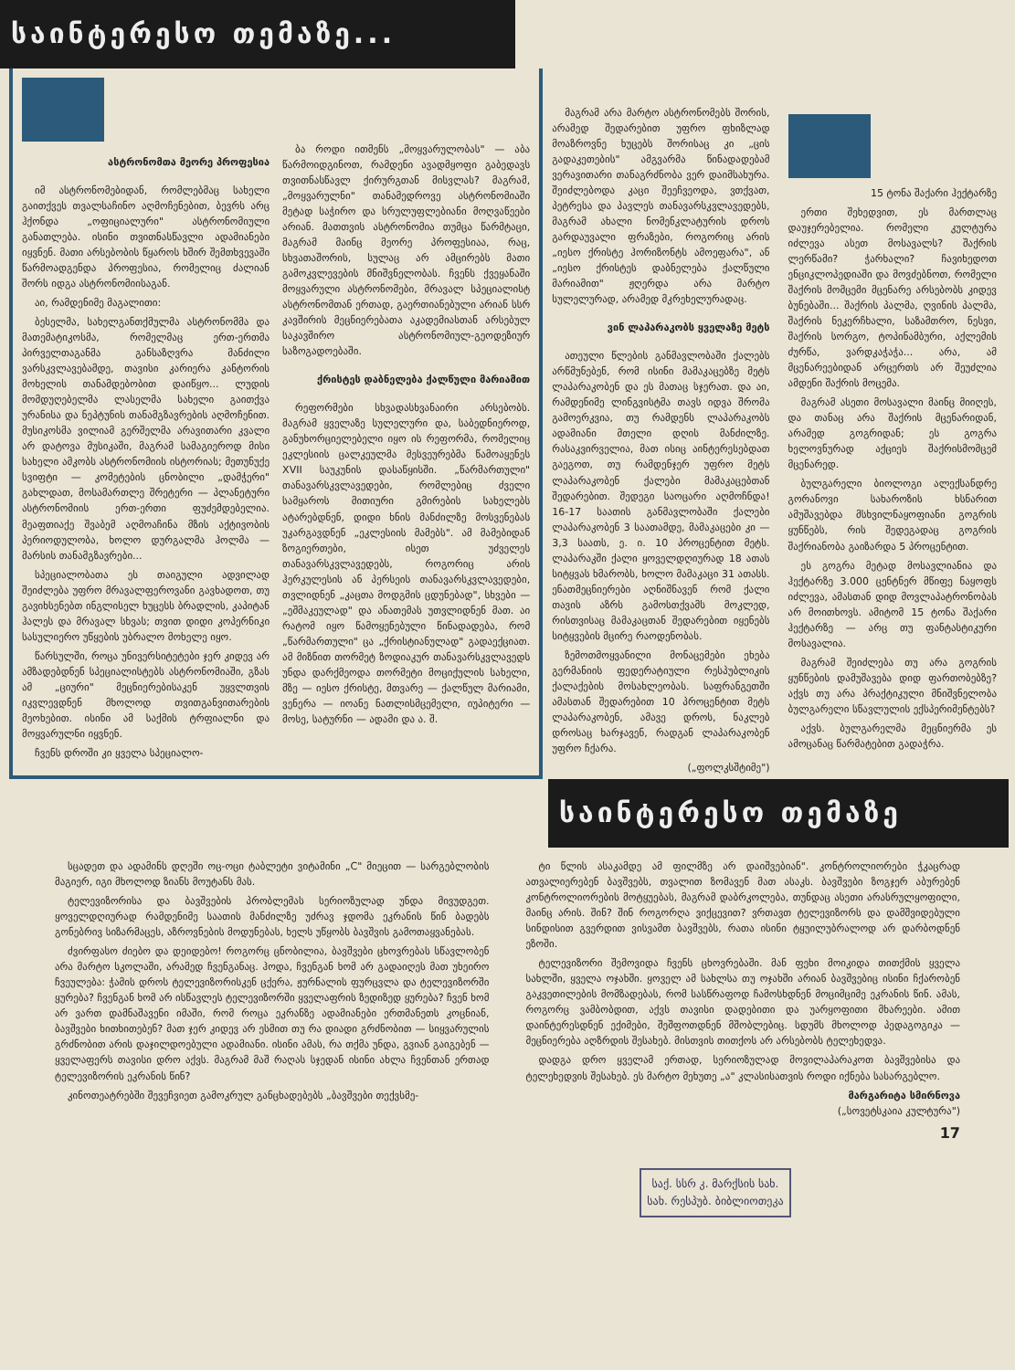საინტერესო თემაზე...
ასტრონომთა მეორე პროფესია
იმ ასტრონომებიდან, რომლებმაც სახელი გაითქვეს თვალსაჩინო აღმოჩენებით, ბევრს არც ჰქონდა „ოფიციალური" ასტრონომიული განათლება. ისინი თვითნასწავლი ადამიანები იყვნენ. მათი არსებობის წყაროს ხშირ შემთხვევაში წარმოადგენდა პროფესია, რომელიც ძალიან შორს იდგა ასტრონომიისაგან.
აი, რამდენიმე მაგალითი:
ბესელმა, სახელგანთქმულმა ასტრონომმა და მათემატიკოსმა, რომელმაც ერთ-ერთმა პირველთაგანმა განსაზღვრა მანძილი ვარსკვლავებამდე, თავისი კარიერა კანტორის მოხელის თანამდებობით დაიწყო... ლუდის მომდუღებელმა ლასელმა სახელი გაითქვა ურანისა და ნეპტუნის თანამგზავრების აღმოჩენით. მუსიკოსმა ვილიამ გერშელმა არავითარი კვალი არ დატოვა მუსიკაში, მაგრამ სამაგიეროდ მისი სახელი ამკობს ასტრონომიის ისტორიას; მეთუნუქე სვიფტი — კომეტების ცნობილი „დამჭერი" გახლდათ, მოსამართლე შრეტერი — პლანეტური ასტრონომიის ერთ-ერთი ფუძემდებელია. მეაფთიაქე შვაბემ აღმოაჩინა მზის აქტივობის პერიოდულობა, ხოლო დურგალმა ჰოლმა — მარსის თანამგზავრები...
სპეციალობათა ეს თაიგული ადვილად შეიძლება უფრო მრავალფეროვანი გავხადოთ, თუ გავიხსენებთ ინგლისელ ხუცესს ბრადლის, კაპიტან ჰალეს და მრავალ სხვას; თვით დიდი კოპერნიკი სასულიერო უწყების უბრალო მოხელე იყო.
წარსულში, როცა უნივერსიტეტები ჯერ კიდევ არ ამზადებდნენ სპეციალისტებს ასტრონომიაში, გზას ამ „ციური" მეცნიერებისაკენ უყვლთვის იკვლევდნენ მხოლოდ თვითგანვითარების მეოხებით. ისინი ამ საქმის ტრფიალნი და მოყვარულნი იყვნენ.
ჩვენს დროში კი ყველა სპეციალო-
ბა როდი ითმენს „მოყვარულობას" — აბა წარმოიდგინოთ, რამდენი ავადმყოფი გაბედავს თვითნასწავლ ქირურგთან მისვლას? მაგრამ, „მოყვარულნი" თანამედროვე ასტრონომიაში მეტად საჭირო და სრულუფლებიანი მოღვაწეები არიან. მათთვის ასტრონომია თუმცა წარმტაცი, მაგრამ მაინც მეორე პროფესიაა, რაც, სხვათაშორის, სულაც არ ამცირებს მათი გამოკვლევების მნიშვნელობას. ჩვენს ქვეყანაში მოყვარული ასტრონომები, მრავალ სპეციალისტ ასტრონომთან ერთად, გაერთიანებული არიან სსრ კავშირის მეცნიერებათა აკადემიასთან არსებულ საკავშირო ასტრონომიულ-გეოდეზიურ საზოგადოებაში.
ქრისტეს დაბნელება ქალწული მარიამით
რეფორმები სხვადასხვანაირი არსებობს. მაგრამ ყველაზე სულელური და, საბედნიეროდ, განუხორციელებელი იყო ის რეფორმა, რომელიც ეკლესიის ცალკეულმა მესვეურებმა წამოაყენეს XVII საუკუნის დასაწყისში. „წარმართული" თანავარსკვლავედები, რომლებიც ძველი სამყაროს მითიური გმირების სახელებს ატარებდნენ, დიდი ხნის მანძილზე მოსვენებას უკარგავდნენ „ეკლესიის მამებს". ამ მამებიდან ზოგიერთები, ისეთ უძველეს თანავარსკვლავედებს, როგორიც არის ჰერკულესის ან პერსეის თანავარსკვლავედები, თვლიდნენ „კაცთა მოდგმის ცდუნებად", სხვები — „ეშმაკეულად" და ანათემას უთვლიდნენ მათ. აი რატომ იყო წამოყენებული წინადადება, რომ „წარმართული" ცა „ქრისტიანულად" გადაექციათ. ამ მიზნით თორმეტ ზოდიაკურ თანავარსკვლავედს უნდა დარქმეოდა თორმეტი მოციქულის სახელი, მზე — იესო ქრისტე, მთვარე — ქალწულ მარიამი, ვენერა — იოანე ნათლისმცემელი, იუპიტერი — მოსე, სატურნი — ადამი და ა. შ.
მაგრამ არა მარტო ასტრონომებს შორის, არამედ შედარებით უფრო ფხიზლად მოაზროვნე ხუცებს შორისაც კი „ცის გადაკეთების" ამგვარმა წინადადებამ ვერავითარი თანაგრძნობა ვერ დაიმსახურა. შეიძლებოდა კაცი შეეჩვეოდა, ვთქვათ, პეტრესა და პავლეს თანავარსკვლავედებს, მაგრამ ახალი ნომენკლატურის დროს გარდაუვალი ფრაზები, როგორიც არის „იესო ქრისტე ჰორიზონტს ამოეფარა", ან „იესო ქრისტეს დაბნელება ქალწული მარიამით" ჟღერდა არა მარტო სულელურად, არამედ მკრეხელურადაც.
ვინ ლაპარაკობს ყველაზე მეტს
ათეული წლების განმავლობაში ქალებს არწმუნებენ, რომ ისინი მამაკაცებზე მეტს ლაპარაკობენ და ეს მათაც სჯერათ. და აი, რამდენიმე ლინგვისტმა თავს იდვა შრომა გამოერკვია, თუ რამდენს ლაპარაკობს ადამიანი მთელი დღის მანძილზე. რასაკვირველია, მათ ისიც აინტერესებდათ გაეგოთ, თუ რამდენჯერ უფრო მეტს ლაპარაკობენ ქალები მამაკაცებთან შედარებით. შედეგი საოცარი აღმოჩნდა! 16-17 საათის განმავლობაში ქალები ლაპარაკობენ 3 საათამდე, მამაკაცები კი — 3,3 საათს, ე. ი. 10 პროცენტით მეტს. ლაპარაკში ქალი ყოველდღიურად 18 ათას სიტყვას ხმარობს, ხოლო მამაკაცი 31 ათასს. ენათმეცნიერები აღნიშნავენ რომ ქალი თავის აზრს გამოსთქვამს მოკლედ, რისთვისაც მამაკაცთან შედარებით იყენებს სიტყვების მცირე რაოდენობას.
ზემოთმოყვანილი მონაცემები ეხება გერმანიის ფედერატიული რესპუბლიკის ქალაქების მოსახლეობას. საფრანგეთში ამასთან შედარებით 10 პროცენტით მეტს ლაპარაკობენ, ამავე დროს, ნაკლებ დროსაც ხარჯავენ, რადგან ლაპარაკობენ უფრო ჩქარა.
(„ფოლკსშტიმე")
15 ტონა შაქარი ჰექტარზე
ერთი შეხედვით, ეს მართლაც დაუჯერებელია. რომელი კულტურა იძლევა ასეთ მოსავალს? შაქრის ლერწამი? ჭარხალი? ჩავიხედოთ ენციკლოპედიაში და მოვძებნოთ, რომელი შაქრის მომცემი მცენარე არსებობს კიდევ ბუნებაში... შაქრის პალმა, ღვინის პალმა, შაქრის ნეკერჩხალი, საზამთრო, ნესვი, შაქრის სორგო, ტოპინამბური, აქლემის ძურწა, ვარდკაჭაჭა... არა, ამ მცენარეებიდან არცერთს არ შეუძლია ამდენი შაქრის მოცემა.
მაგრამ ასეთი მოსავალი მაინც მიიღეს, და თანაც არა შაქრის მცენარიდან, არამედ გოგრიდან; ეს გოგრა ხელოვნურად აქციეს შაქრისმომცემ მცენარედ.
ბულგარელი ბიოლოგი ალექსანდრე გორანოვი სახაროზის ხსნარით ამუშავებდა მსხვილნაყოფიანი გოგრის ყუნწებს, რის შედეგადაც გოგრის შაქრიანობა გაიზარდა 5 პროცენტით.
ეს გოგრა მეტად მოსავლიანია და ჰექტარზე 3.000 ცენტნერ მწიფე ნაყოფს იძლევა, ამასთან დიდ მოვლაპატრონობას არ მოითხოვს. ამიტომ 15 ტონა შაქარი ჰექტარზე — არც თუ ფანტასტიკური მოსავალია.
მაგრამ შეიძლება თუ არა გოგრის ყუნწების დამუშავება დიდ ფართობებზე? აქვს თუ არა პრაქტიკული მნიშვნელობა ბულგარელი სწავლულის ექსპერიმენტებს?
აქვს. ბულგარელმა მეცნიერმა ეს ამოცანაც წარმატებით გადაჭრა.
საინტერესო თემაზე
სცადეთ და ადამინს დღეში ოც-ოცი ტაბლეტი ვიტამინი „C" მიეცით — სარგებლობის მაგიერ, იგი მხოლოდ ზიანს მოუტანს მას.
ტელევიზორისა და ბავშვების პრობლემას სერიოზულად უნდა მივუდგეთ. ყოველდღიურად რამდენიმე საათის მანძილზე უძრავ ჯდომა ეკრანის წინ ბადებს გონებრივ სიზარმაცეს, აზროვნების მოდუნებას, ხელს უწყობს ბავშვის გამოთაყვანებას.
ძვირფასო ძიებო და დეიდებო! როგორც ცნობილია, ბავშვები ცხოვრებას სწავლობენ არა მარტო სკოლაში, არამედ ჩვენგანაც. ჰოდა, ჩვენგან ხომ არ გადაიღეს მათ უხეირო ჩვეულება: ჭამის დროს ტელევიზორისკენ ცქერა, ჟურნალის ფურცვლა და ტელევიზორში ყურება? ჩვენგან ხომ არ ისწავლეს ტელევიზორში ყველაფრის ზედიზედ ყურება? ჩვენ ხომ არ ვართ დამნაშავენი იმაში, რომ როცა ეკრანზე ადამიანები ერთმანეთს კოცნიან, ბავშვები ხითხითებენ? მათ ჯერ კიდევ არ ესმით თუ რა დიადი გრძნობით — სიყვარულის გრძნობით არის დაჯილდოებული ადამიანი. ისინი ამას, რა თქმა უნდა, გვიან გაიგებენ — ყველაფერს თავისი დრო აქვს. მაგრამ მაშ რაღას სჯედან ისინი ახლა ჩვენთან ერთად ტელევიზორის ეკრანის წინ?
კინოთეატრებში შევეჩვიეთ გამოკრულ განცხადებებს „ბავშვები თექვსმე-
ტი წლის ასაკამდე ამ ფილმზე არ დაიშვებიან". კონტროლიორები ჭკაცრად ათვალიერებენ ბავშვებს, თვალით ზომავენ მათ ასაკს. ბავშვები ზოგჯერ აბურებენ კონტროლიორების მოტყუებას, მაგრამ დაბრკოლება, თუნდაც ასეთი არასრულყოფილი, მაინც არის. შინ? შინ როგორღა ვიქცევით? ვრთავთ ტელევიზორს და დამშვიდებული სინდისით გვერდით ვისვამთ ბავშვებს, რათა ისინი ტყუილუბრალოდ არ დარბოდნენ ეზოში.
ტელევიზორი შემოვიდა ჩვენს ცხოვრებაში. მან ფეხი მოიკიდა თითქმის ყველა სახლში, ყველა ოჯახში. ყოველ ამ სახლსა თუ ოჯახში არიან ბავშვებიც ისინი ჩქარობენ გაკვეთილების მომზადებას, რომ სასწრაფოდ ჩამოსხდნენ მოციმციმე ეკრანის წინ. ამას, როგორც ვამბობდით, აქვს თავისი დადებითი და უარყოფითი მხარეები. ამით დაინტერესდნენ ექიმები, შეშფოთდნენ მშობლებიც. სდუმს მხოლოდ პედაგოგიკა — მეცნიერება აღზრდის შესახებ. მისთვის თითქოს არ არსებობს ტელეხედვა.
დადგა დრო ყველამ ერთად, სერიოზულად მოვილაპარაკოთ ბავშვებისა და ტელეხედვის შესახებ. ეს მარტო მეხუთე „ა" კლასისათვის როდი იქნება სასარგებლო.
მარგარიტა სმირნოვა
(„სოვეტსკაია კულტურა")
17
საქ. სსრ კ. მარქსის სახ. სახ. რესპუბ. ბიბლიოთეკა